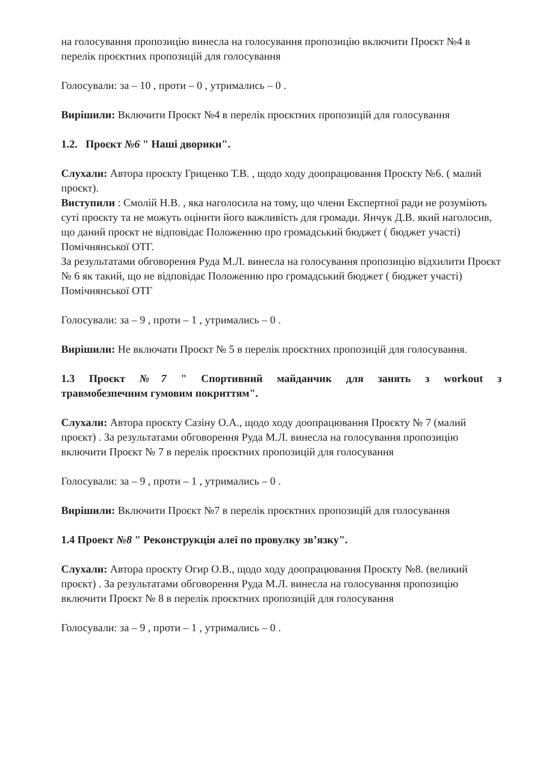на голосування пропозицію винесла на голосування пропозицію включити Проєкт №4 в перелік проєктних пропозицій для голосування
Голосували: за – 10 , проти – 0 , утримались – 0 .
Вирішили: Включити Проєкт №4 в перелік проєктних пропозицій для голосування
1.2. Проєкт №6 " Наші дворики".
Слухали: Автора проєкту Гриценко Т.В. , щодо ходу доопрацювання Проєкту №6. ( малий проєкт).
Виступили : Смолій Н.В. , яка наголосила на тому, що члени Експертної ради не розуміють суті проєкту та не можуть оцінити його важливість для громади. Янчук Д.В. який наголосив, що даний проєкт не відповідає Положенню про громадський бюджет ( бюджет участі) Помічнянської ОТГ.
За результатами обговорення Руда М.Л. винесла на голосування пропозицію відхилити Проєкт № 6 як такий, що не відповідає Положенню про громадський бюджет ( бюджет участі) Помічнянської ОТГ
Голосували: за – 9 , проти – 1 , утримались – 0 .
Вирішили: Не включати Проєкт № 5 в перелік проєктних пропозицій для голосування.
1.3 Проєкт №7 " Спортивний майданчик для занять з workout з
травмобезпечним гумовим покриттям".
Слухали: Автора проєкту Сазіну О.А., щодо ходу доопрацювання Проєкту № 7 (малий проєкт) . За результатами обговорення Руда М.Л. винесла на голосування пропозицію включити Проєкт № 7 в перелік проєктних пропозицій для голосування
Голосували: за – 9 , проти – 1 , утримались – 0 .
Вирішили: Включити Проєкт №7 в перелік проєктних пропозицій для голосування
1.4 Проект №8 " Реконструкція алеї по провулку зв’язку".
Слухали: Автора проєкту Огир О.В., щодо ходу доопрацювання Проєкту №8. (великий проєкт) . За результатами обговорення Руда М.Л. винесла на голосування пропозицію включити Проєкт № 8 в перелік проєктних пропозицій для голосування
Голосували: за – 9 , проти – 1 , утримались – 0 .